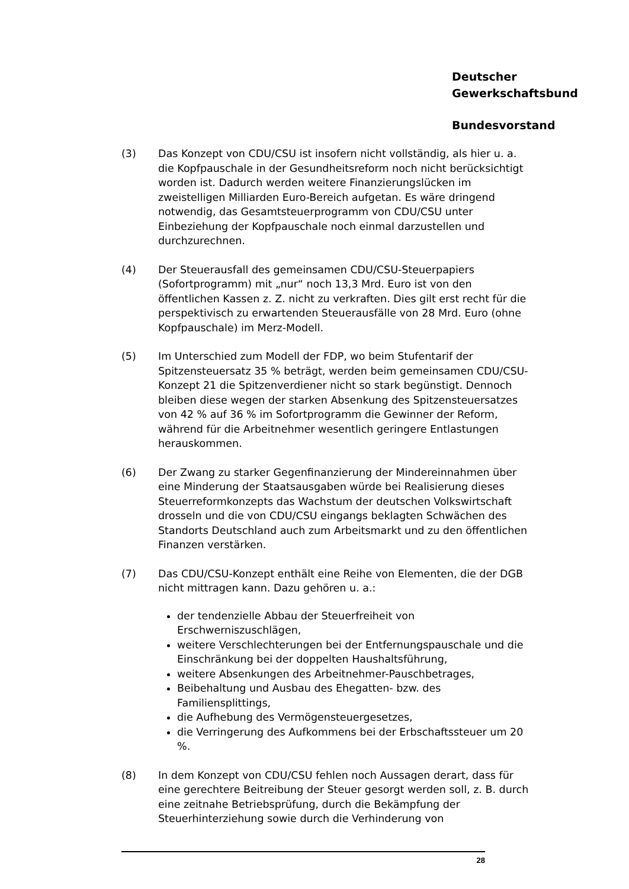Deutscher
Gewerkschaftsbund
Bundesvorstand
(3) Das Konzept von CDU/CSU ist insofern nicht vollständig, als hier u. a. die Kopfpauschale in der Gesundheitsreform noch nicht berücksichtigt worden ist. Dadurch werden weitere Finanzierungslücken im zweistelligen Milliarden Euro-Bereich aufgetan. Es wäre dringend notwendig, das Gesamtsteuerprogramm von CDU/CSU unter Einbeziehung der Kopfpauschale noch einmal darzustellen und durchzurechnen.
(4) Der Steuerausfall des gemeinsamen CDU/CSU-Steuerpapiers (Sofortprogramm) mit „nur“ noch 13,3 Mrd. Euro ist von den öffentlichen Kassen z. Z. nicht zu verkraften. Dies gilt erst recht für die perspektivisch zu erwartenden Steuerausfälle von 28 Mrd. Euro (ohne Kopfpauschale) im Merz-Modell.
(5) Im Unterschied zum Modell der FDP, wo beim Stufentarif der Spitzensteuersatz 35 % beträgt, werden beim gemeinsamen CDU/CSU-Konzept 21 die Spitzenverdiener nicht so stark begünstigt. Dennoch bleiben diese wegen der starken Absenkung des Spitzensteuersatzes von 42 % auf 36 % im Sofortprogramm die Gewinner der Reform, während für die Arbeitnehmer wesentlich geringere Entlastungen herauskommen.
(6) Der Zwang zu starker Gegenfinanzierung der Mindereinnahmen über eine Minderung der Staatsausgaben würde bei Realisierung dieses Steuerreformkonzepts das Wachstum der deutschen Volkswirtschaft drosseln und die von CDU/CSU eingangs beklagten Schwächen des Standorts Deutschland auch zum Arbeitsmarkt und zu den öffentlichen Finanzen verstärken.
(7) Das CDU/CSU-Konzept enthält eine Reihe von Elementen, die der DGB nicht mittragen kann. Dazu gehören u. a.:
der tendenzielle Abbau der Steuerfreiheit von Erschwerniszuschlägen,
weitere Verschlechterungen bei der Entfernungspauschale und die Einschränkung bei der doppelten Haushaltsführung,
weitere Absenkungen des Arbeitnehmer-Pauschbetrages,
Beibehaltung und Ausbau des Ehegatten- bzw. des Familiensplittings,
die Aufhebung des Vermögensteuergesetzes,
die Verringerung des Aufkommens bei der Erbschaftssteuer um 20 %.
(8) In dem Konzept von CDU/CSU fehlen noch Aussagen derart, dass für eine gerechtere Beitreibung der Steuer gesorgt werden soll, z. B. durch eine zeitnahe Betriebsprüfung, durch die Bekämpfung der Steuerhinterziehung sowie durch die Verhinderung von
28